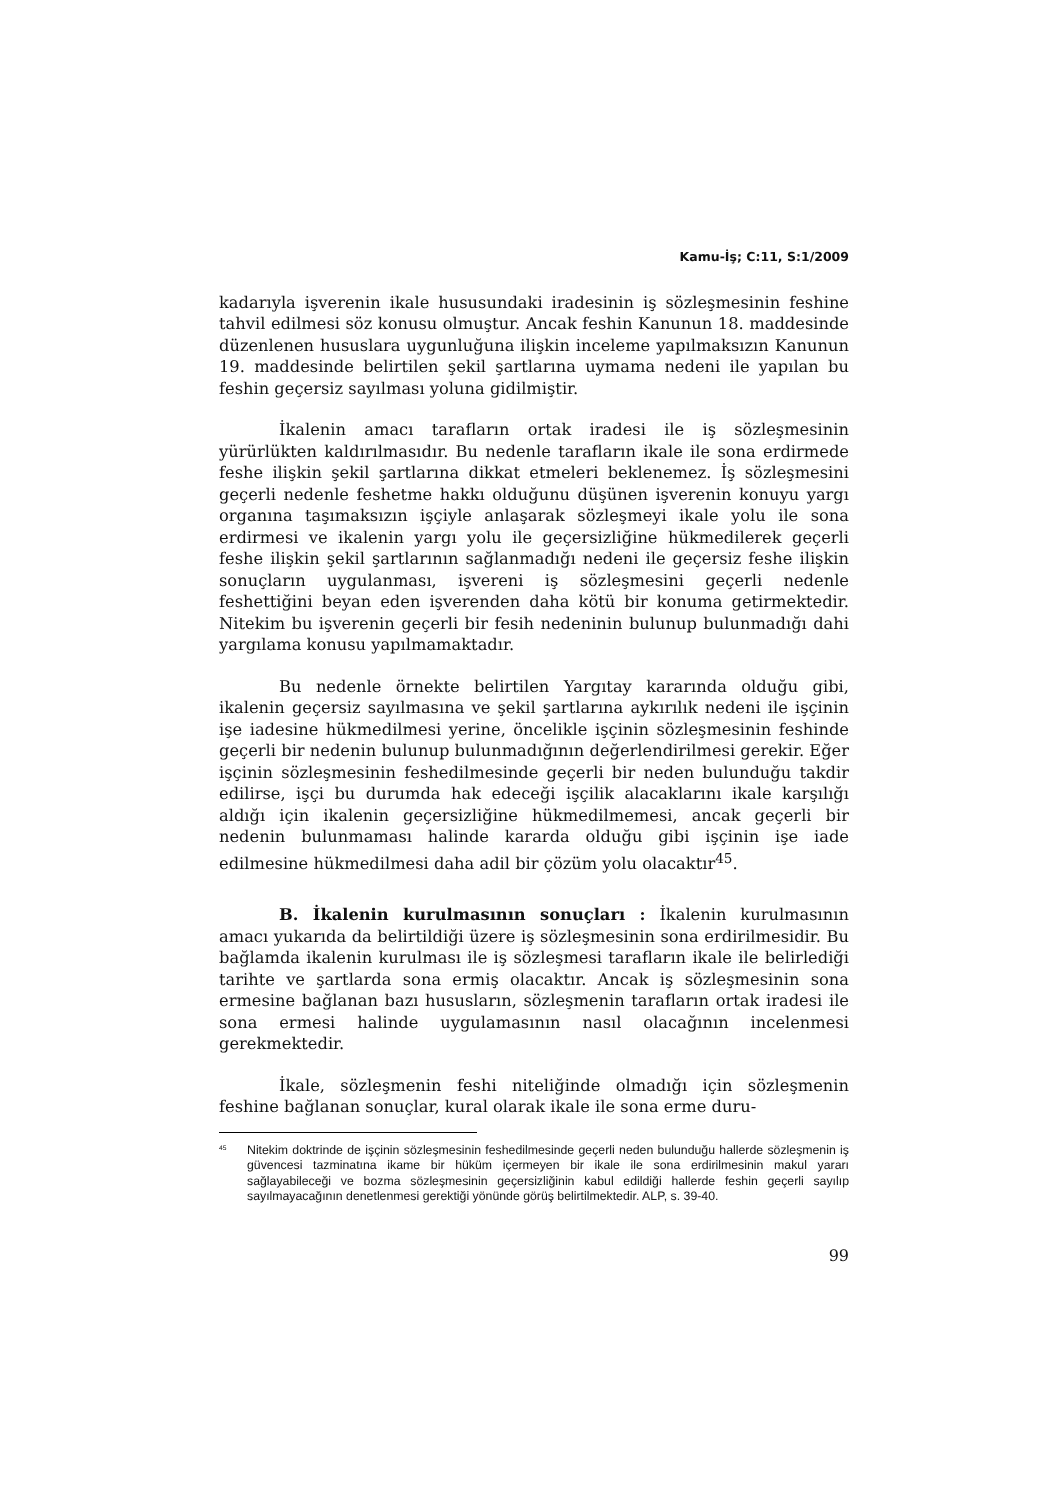Kamu-İş; C:11, S:1/2009
kadarıyla işverenin ikale hususundaki iradesinin iş sözleşmesinin feshine tahvil edilmesi söz konusu olmuştur. Ancak feshin Kanunun 18. maddesinde düzenlenen hususlara uygunluğuna ilişkin inceleme yapılmaksızın Kanunun 19. maddesinde belirtilen şekil şartlarına uymama nedeni ile yapılan bu feshin geçersiz sayılması yoluna gidilmiştir.
İkalenin amacı tarafların ortak iradesi ile iş sözleşmesinin yürürlükten kaldırılmasıdır. Bu nedenle tarafların ikale ile sona erdirmede feshe ilişkin şekil şartlarına dikkat etmeleri beklenemez. İş sözleşmesini geçerli nedenle feshetme hakkı olduğunu düşünen işverenin konuyu yargı organına taşımaksızın işçiyle anlaşarak sözleşmeyi ikale yolu ile sona erdirmesi ve ikalenin yargı yolu ile geçersizliğine hükmedilerek geçerli feshe ilişkin şekil şartlarının sağlanmadığı nedeni ile geçersiz feshe ilişkin sonuçların uygulanması, işvereni iş sözleşmesini geçerli nedenle feshettiğini beyan eden işverenden daha kötü bir konuma getirmektedir. Nitekim bu işverenin geçerli bir fesih nedeninin bulunup bulunmadığı dahi yargılama konusu yapılmamaktadır.
Bu nedenle örnekte belirtilen Yargıtay kararında olduğu gibi, ikalenin geçersiz sayılmasına ve şekil şartlarına aykırılık nedeni ile işçinin işe iadesine hükmedilmesi yerine, öncelikle işçinin sözleşmesinin feshinde geçerli bir nedenin bulunup bulunmadığının değerlendirilmesi gerekir. Eğer işçinin sözleşmesinin feshedilmesinde geçerli bir neden bulunduğu takdir edilirse, işçi bu durumda hak edeceği işçilik alacaklarını ikale karşılığı aldığı için ikalenin geçersizliğine hükmedilmemesi, ancak geçerli bir nedenin bulunmaması halinde kararda olduğu gibi işçinin işe iade edilmesine hükmedilmesi daha adil bir çözüm yolu olacaktır<sup>45</sup>.
B. İkalenin kurulmasının sonuçları : İkalenin kurulmasının amacı yukarıda da belirtildiği üzere iş sözleşmesinin sona erdirilmesidir. Bu bağlamda ikalenin kurulması ile iş sözleşmesi tarafların ikale ile belirlediği tarihte ve şartlarda sona ermiş olacaktır. Ancak iş sözleşmesinin sona ermesine bağlanan bazı hususların, sözleşmenin tarafların ortak iradesi ile sona ermesi halinde uygulamasının nasıl olacağının incelenmesi gerekmektedir.
İkale, sözleşmenin feshi niteliğinde olmadığı için sözleşmenin feshine bağlanan sonuçlar, kural olarak ikale ile sona erme duru-
<sup>45</sup> Nitekim doktrinde de işçinin sözleşmesinin feshedilmesinde geçerli neden bulunduğu hallerde sözleşmenin iş güvencesi tazminatına ikame bir hüküm içermeyen bir ikale ile sona erdirilmesinin makul yararı sağlayabileceği ve bozma sözleşmesinin geçersizliğinin kabul edildiği hallerde feshin geçerli sayılıp sayılmayacağının denetlenmesi gerektiği yönünde görüş belirtilmektedir. ALP, s. 39-40.
99